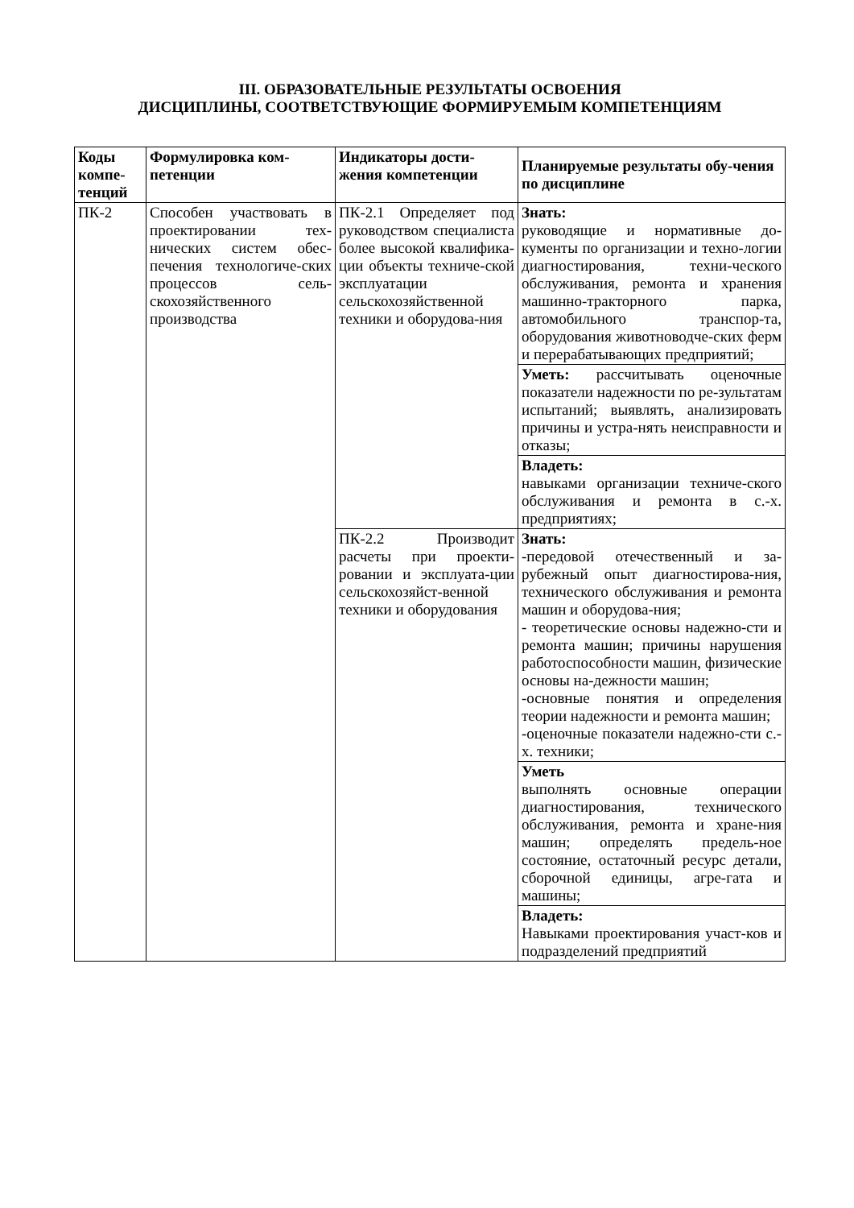III. ОБРАЗОВАТЕЛЬНЫЕ РЕЗУЛЬТАТЫ ОСВОЕНИЯ
ДИСЦИПЛИНЫ, СООТВЕТСТВУЮЩИЕ ФОРМИРУЕМЫМ КОМПЕТЕНЦИЯМ
| Коды компе-тенций | Формулировка ком-петенции | Индикаторы дости-жения компетенции | Планируемые результаты обу-чения по дисциплине |
| --- | --- | --- | --- |
| ПК-2 | Способен участвовать в проектировании тех-нических систем обес-печения технологиче-ских процессов сель-скохозяйственного производства | ПК-2.1 Определяет под руководством специалиста более высокой квалифика-ции объекты техниче-ской эксплуатации сельскохозяйственной техники и оборудова-ния | Знать: руководящие и нормативные до-кументы по организации и техно-логии диагностирования, техни-ческого обслуживания, ремонта и хранения машинно-тракторного парка, автомобильного транспор-та, оборудования животноводче-ских ферм и перерабатывающих предприятий; |
| | | | Уметь: рассчитывать оценочные показатели надежности по ре-зультатам испытаний; выявлять, анализировать причины и устра-нять неисправности и отказы; |
| | | | Владеть: навыками организации техниче-ского обслуживания и ремонта в с.-х. предприятиях; |
| | | ПК-2.2 Производит расчеты при проекти-ровании и эксплуата-ции сельскохозяйст-венной техники и оборудования | Знать: -передовой отечественный и за-рубежный опыт диагностирова-ния, технического обслуживания и ремонта машин и оборудова-ния; - теоретические основы надежно-сти и ремонта машин; причины нарушения работоспособности машин, физические основы на-дежности машин; -основные понятия и определения теории надежности и ремонта машин; -оценочные показатели надежно-сти с.-х. техники; |
| | | | Уметь выполнять основные операции диагностирования, технического обслуживания, ремонта и хране-ния машин; определять предель-ное состояние, остаточный ресурс детали, сборочной единицы, агре-гата и машины; |
| | | | Владеть: Навыками проектирования участ-ков и подразделений предприятий |